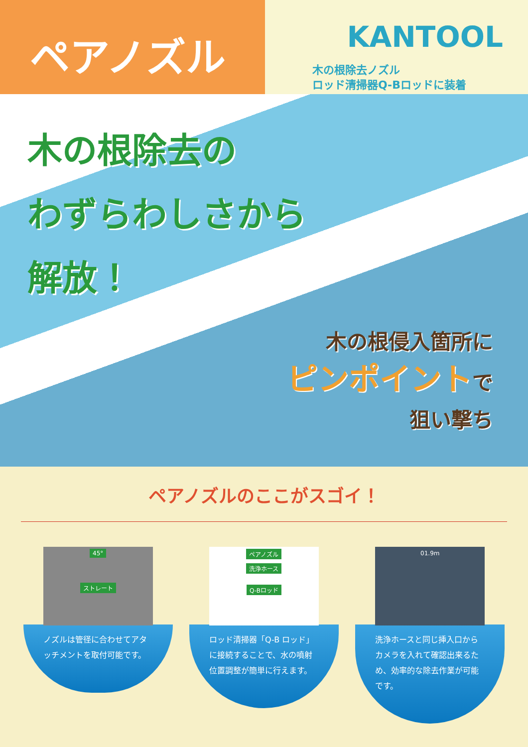ペアノズル
KANTOOL
木の根除去ノズル
ロッド清掃器Q-Bロッドに装着
木の根除去の
わずらわしさから
解放！
木の根侵入箇所に
ピンポイントで
狙い撃ち
ペアノズルのここがスゴイ！
45°
ストレート
ノズルは管径に合わせてアタッチメントを取付可能です。
ペアノズル
洗浄ホース
Q-Bロッド
ロッド清掃器「Q-B ロッド」に接続することで、水の噴射位置調整が簡単に行えます。
01.9m
洗浄ホースと同じ挿入口からカメラを入れて確認出来るため、効率的な除去作業が可能です。